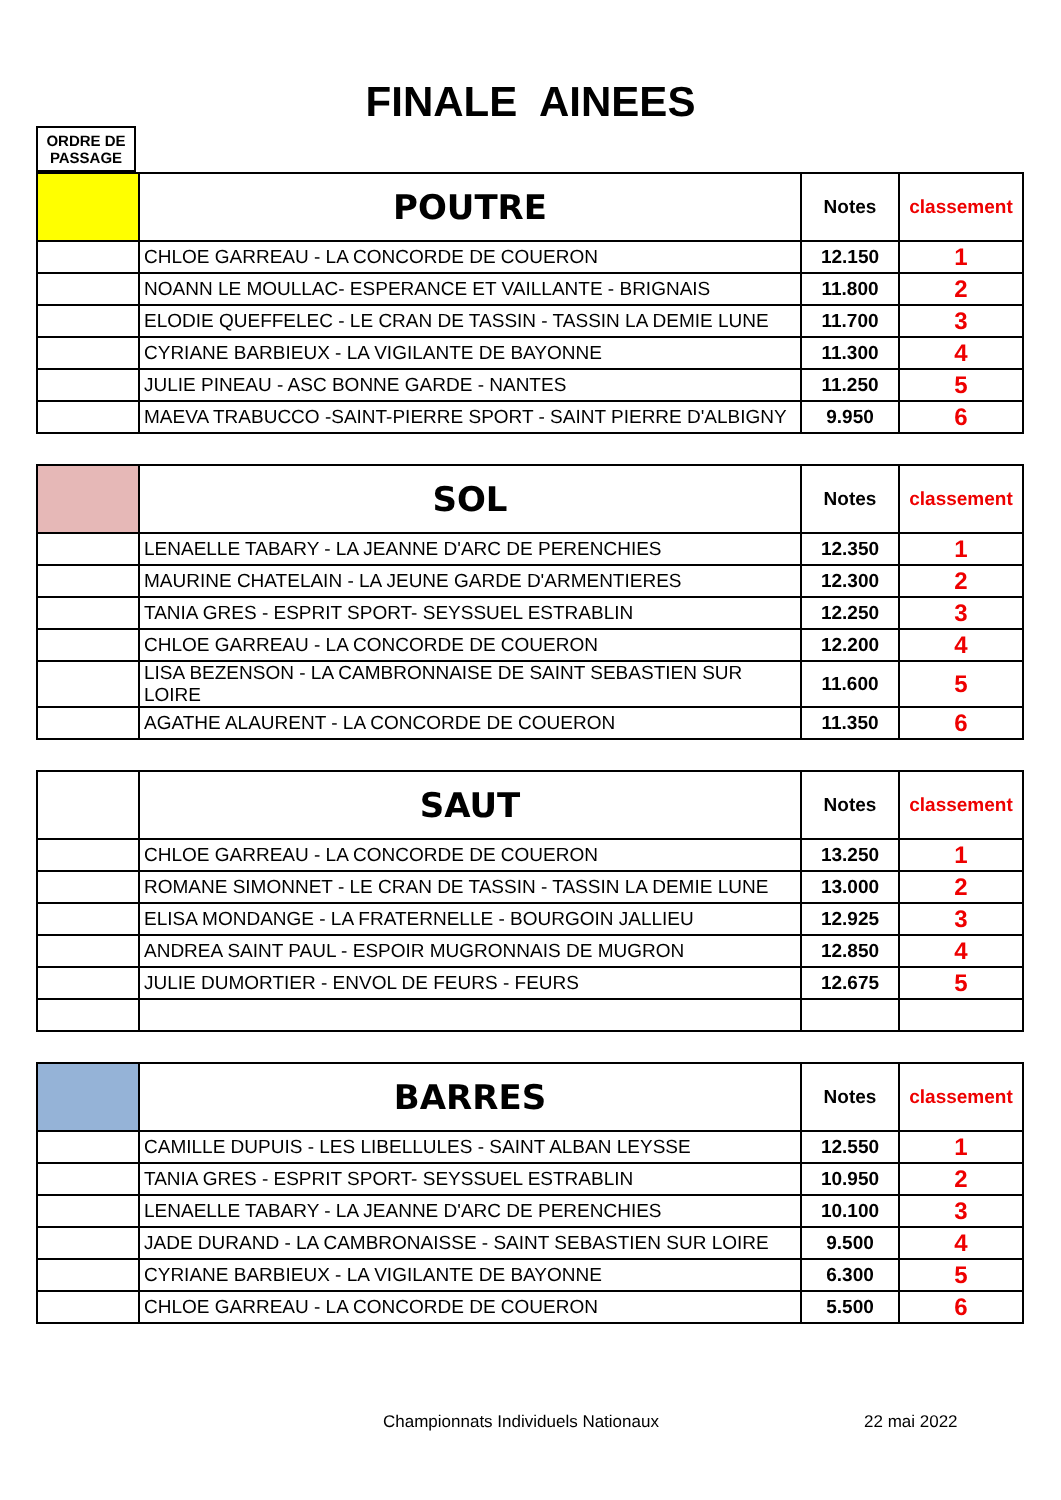FINALE AINEES
ORDRE DE PASSAGE
| | POUTRE | Notes | classement |
| --- | --- | --- | --- |
| | CHLOE GARREAU - LA CONCORDE DE COUERON | 12.150 | 1 |
| | NOANN LE MOULLAC- ESPERANCE ET VAILLANTE - BRIGNAIS | 11.800 | 2 |
| | ELODIE QUEFFELEC - LE CRAN DE TASSIN - TASSIN LA DEMIE LUNE | 11.700 | 3 |
| | CYRIANE BARBIEUX - LA VIGILANTE DE BAYONNE | 11.300 | 4 |
| | JULIE PINEAU - ASC BONNE GARDE - NANTES | 11.250 | 5 |
| | MAEVA TRABUCCO -SAINT-PIERRE SPORT - SAINT PIERRE D'ALBIGNY | 9.950 | 6 |
| | SOL | Notes | classement |
| --- | --- | --- | --- |
| | LENAELLE TABARY - LA JEANNE D'ARC DE PERENCHIES | 12.350 | 1 |
| | MAURINE CHATELAIN - LA JEUNE GARDE D'ARMENTIERES | 12.300 | 2 |
| | TANIA GRES - ESPRIT SPORT- SEYSSUEL ESTRABLIN | 12.250 | 3 |
| | CHLOE GARREAU - LA CONCORDE DE COUERON | 12.200 | 4 |
| | LISA BEZENSON - LA CAMBRONNAISE DE SAINT SEBASTIEN SUR LOIRE | 11.600 | 5 |
| | AGATHE ALAURENT - LA CONCORDE DE COUERON | 11.350 | 6 |
| | SAUT | Notes | classement |
| --- | --- | --- | --- |
| | CHLOE GARREAU - LA CONCORDE DE COUERON | 13.250 | 1 |
| | ROMANE SIMONNET - LE CRAN DE TASSIN - TASSIN LA DEMIE LUNE | 13.000 | 2 |
| | ELISA MONDANGE - LA FRATERNELLE - BOURGOIN JALLIEU | 12.925 | 3 |
| | ANDREA SAINT PAUL - ESPOIR MUGRONNAIS DE MUGRON | 12.850 | 4 |
| | JULIE DUMORTIER - ENVOL DE FEURS - FEURS | 12.675 | 5 |
| | BARRES | Notes | classement |
| --- | --- | --- | --- |
| | CAMILLE DUPUIS - LES LIBELLULES - SAINT ALBAN LEYSSE | 12.550 | 1 |
| | TANIA GRES - ESPRIT SPORT- SEYSSUEL ESTRABLIN | 10.950 | 2 |
| | LENAELLE TABARY - LA JEANNE D'ARC DE PERENCHIES | 10.100 | 3 |
| | JADE DURAND - LA CAMBRONAISSE - SAINT SEBASTIEN SUR LOIRE | 9.500 | 4 |
| | CYRIANE BARBIEUX - LA VIGILANTE DE BAYONNE | 6.300 | 5 |
| | CHLOE GARREAU - LA CONCORDE DE COUERON | 5.500 | 6 |
Championnats Individuels Nationaux
22 mai 2022